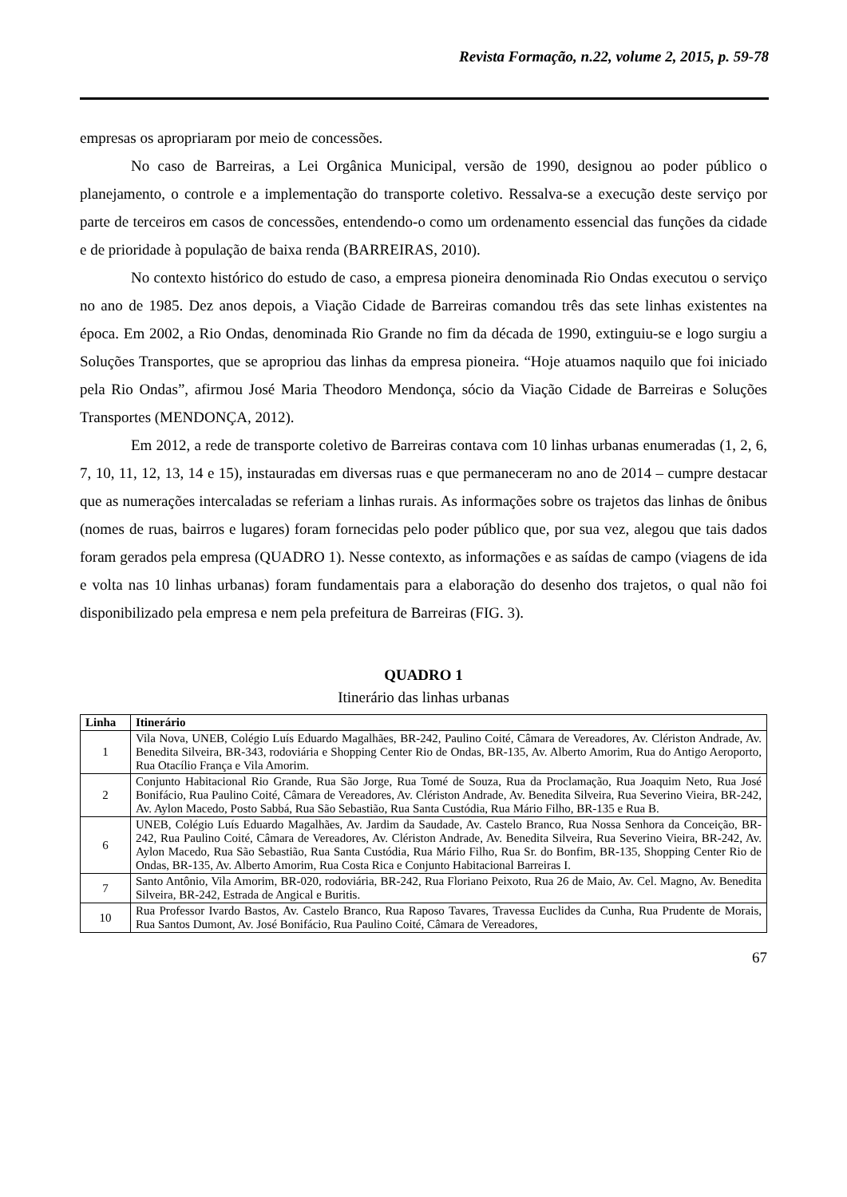Revista Formação, n.22, volume 2, 2015, p. 59-78
empresas os apropriaram por meio de concessões.
No caso de Barreiras, a Lei Orgânica Municipal, versão de 1990, designou ao poder público o planejamento, o controle e a implementação do transporte coletivo. Ressalva-se a execução deste serviço por parte de terceiros em casos de concessões, entendendo-o como um ordenamento essencial das funções da cidade e de prioridade à população de baixa renda (BARREIRAS, 2010).
No contexto histórico do estudo de caso, a empresa pioneira denominada Rio Ondas executou o serviço no ano de 1985. Dez anos depois, a Viação Cidade de Barreiras comandou três das sete linhas existentes na época. Em 2002, a Rio Ondas, denominada Rio Grande no fim da década de 1990, extinguiu-se e logo surgiu a Soluções Transportes, que se apropriou das linhas da empresa pioneira. “Hoje atuamos naquilo que foi iniciado pela Rio Ondas”, afirmou José Maria Theodoro Mendonça, sócio da Viação Cidade de Barreiras e Soluções Transportes (MENDONÇA, 2012).
Em 2012, a rede de transporte coletivo de Barreiras contava com 10 linhas urbanas enumeradas (1, 2, 6, 7, 10, 11, 12, 13, 14 e 15), instauradas em diversas ruas e que permaneceram no ano de 2014 – cumpre destacar que as numerações intercaladas se referiam a linhas rurais. As informações sobre os trajetos das linhas de ônibus (nomes de ruas, bairros e lugares) foram fornecidas pelo poder público que, por sua vez, alegou que tais dados foram gerados pela empresa (QUADRO 1). Nesse contexto, as informações e as saídas de campo (viagens de ida e volta nas 10 linhas urbanas) foram fundamentais para a elaboração do desenho dos trajetos, o qual não foi disponibilizado pela empresa e nem pela prefeitura de Barreiras (FIG. 3).
QUADRO 1
Itinerário das linhas urbanas
| Linha | Itinerário |
| --- | --- |
| 1 | Vila Nova, UNEB, Colégio Luís Eduardo Magalhães, BR-242, Paulino Coité, Câmara de Vereadores, Av. Clériston Andrade, Av. Benedita Silveira, BR-343, rodoviária e Shopping Center Rio de Ondas, BR-135, Av. Alberto Amorim, Rua do Antigo Aeroporto, Rua Otacílio França e Vila Amorim. |
| 2 | Conjunto Habitacional Rio Grande, Rua São Jorge, Rua Tomé de Souza, Rua da Proclamação, Rua Joaquim Neto, Rua José Bonifácio, Rua Paulino Coité, Câmara de Vereadores, Av. Clériston Andrade, Av. Benedita Silveira, Rua Severino Vieira, BR-242, Av. Aylon Macedo, Posto Sabbá, Rua São Sebastião, Rua Santa Custódia, Rua Mário Filho, BR-135 e Rua B. |
| 6 | UNEB, Colégio Luís Eduardo Magalhães, Av. Jardim da Saudade, Av. Castelo Branco, Rua Nossa Senhora da Conceição, BR-242, Rua Paulino Coité, Câmara de Vereadores, Av. Clériston Andrade, Av. Benedita Silveira, Rua Severino Vieira, BR-242, Av. Aylon Macedo, Rua São Sebastião, Rua Santa Custódia, Rua Mário Filho, Rua Sr. do Bonfim, BR-135, Shopping Center Rio de Ondas, BR-135, Av. Alberto Amorim, Rua Costa Rica e Conjunto Habitacional Barreiras I. |
| 7 | Santo Antônio, Vila Amorim, BR-020, rodoviária, BR-242, Rua Floriano Peixoto, Rua 26 de Maio, Av. Cel. Magno, Av. Benedita Silveira, BR-242, Estrada de Angical e Buritis. |
| 10 | Rua Professor Ivardo Bastos, Av. Castelo Branco, Rua Raposo Tavares, Travessa Euclides da Cunha, Rua Prudente de Morais, Rua Santos Dumont, Av. José Bonifácio, Rua Paulino Coité, Câmara de Vereadores, |
67